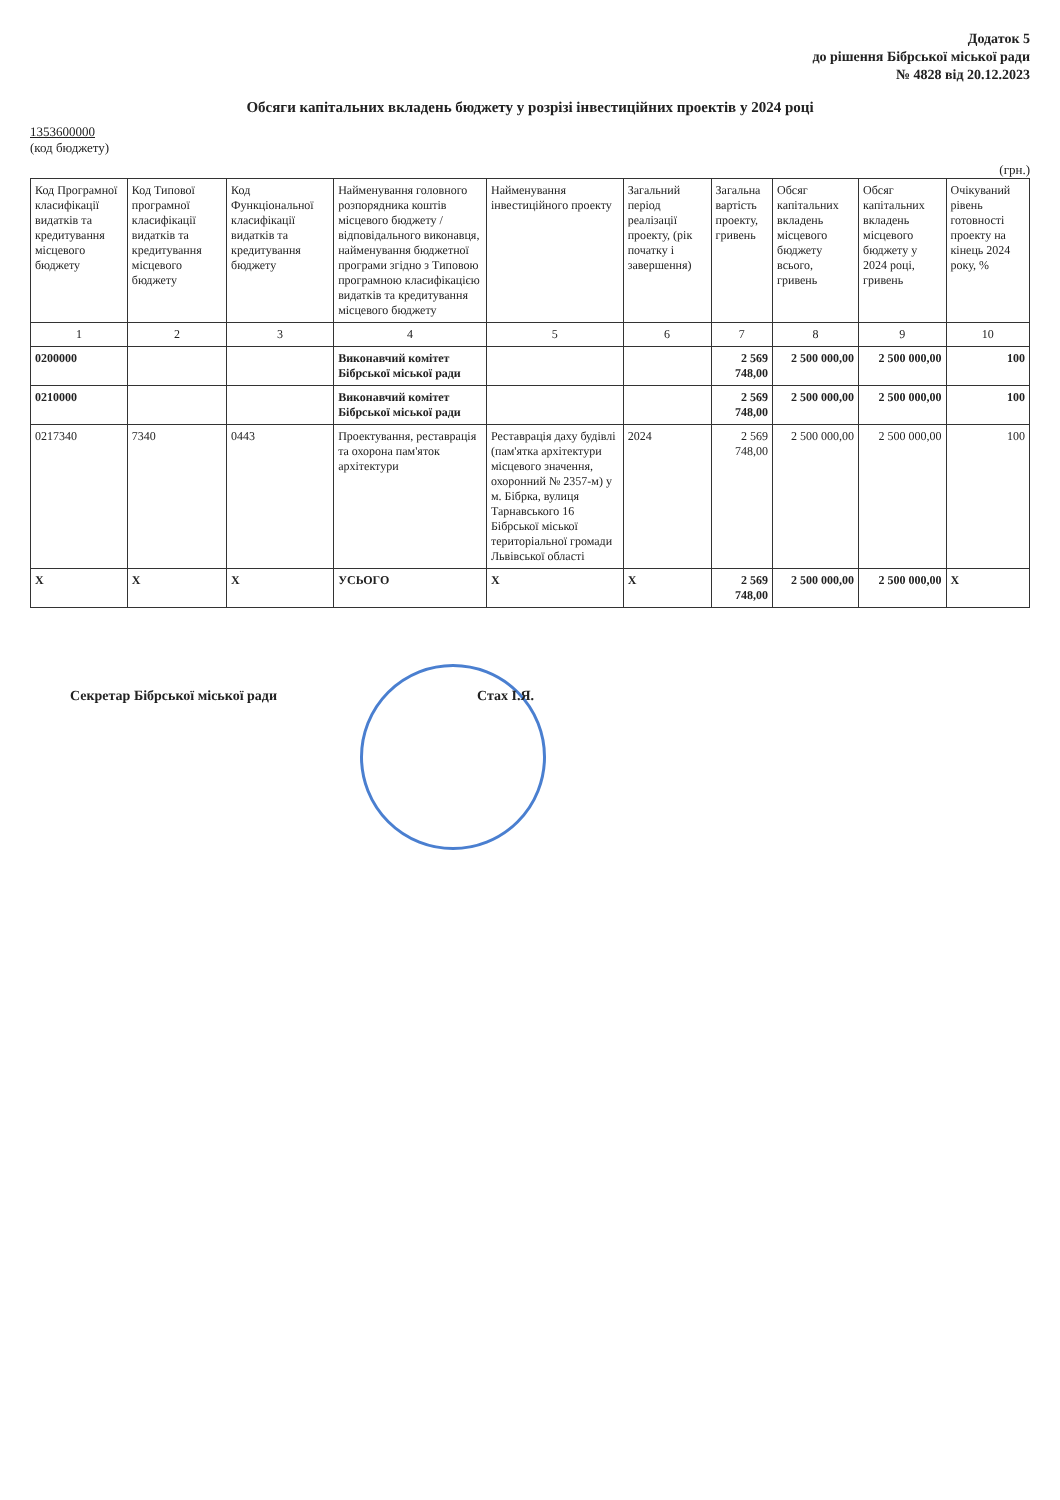Додаток 5
до рішення Бібрської міської ради
№ 4828 від 20.12.2023
Обсяги капітальних вкладень бюджету у розрізі інвестиційних проектів у 2024 році
1353600000
(код бюджету)
(грн.)
| Код Програмної класифікації видатків та кредитування місцевого бюджету | Код Типової програмної класифікації видатків та кредитування місцевого бюджету | Код Функціональної класифікації видатків та кредитування бюджету | Найменування головного розпорядника коштів місцевого бюджету / відповідального виконавця, найменування бюджетної програми згідно з Типовою програмною класифікацією видатків та кредитування місцевого бюджету | Найменування інвестиційного проекту | Загальний період реалізації проекту, (рік початку і завершення) | Загальна вартість проекту, гривень | Обсяг капітальних вкладень місцевого бюджету всього, гривень | Обсяг капітальних вкладень місцевого бюджету у 2024 році, гривень | Очікуваний рівень готовності проекту на кінець 2024 року, % |
| --- | --- | --- | --- | --- | --- | --- | --- | --- | --- |
| 1 | 2 | 3 | 4 | 5 | 6 | 7 | 8 | 9 | 10 |
| 0200000 | | | Виконавчий комітет Бібрської міської ради | | | 2 569 748,00 | 2 500 000,00 | 2 500 000,00 | 100 |
| 0210000 | | | Виконавчий комітет Бібрської міської ради | | | 2 569 748,00 | 2 500 000,00 | 2 500 000,00 | 100 |
| 0217340 | 7340 | 0443 | Проектування, реставрація та охорона пам'яток архітектури | Реставрація даху будівлі (пам'ятка архітектури місцевого значення, охоронний № 2357-м) у м. Бібрка, вулиця Тарнавського 16 Бібрської міської територіальної громади Львівської області | 2024 | 2 569 748,00 | 2 500 000,00 | 2 500 000,00 | 100 |
| X | X | X | УСЬОГО | X | X | 2 569 748,00 | 2 500 000,00 | 2 500 000,00 | X |
Секретар Бібрської міської ради Стах І.Я.